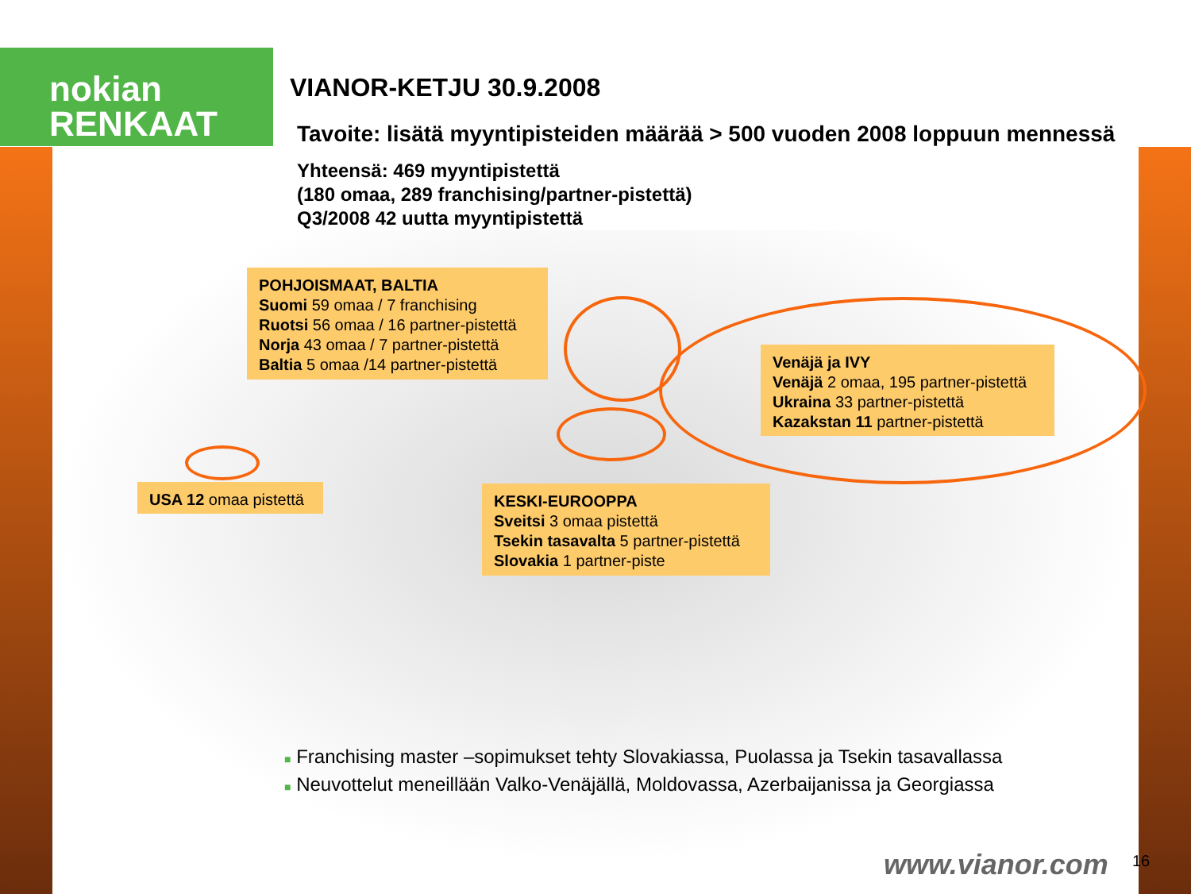nokian
RENKAAT
VIANOR-KETJU 30.9.2008
Tavoite: lisätä myyntipisteiden määrää > 500 vuoden 2008 loppuun mennessä
Yhteensä: 469 myyntipistettä
(180 omaa, 289 franchising/partner-pistettä)
Q3/2008 42 uutta myyntipistettä
POHJOISMAAT, BALTIA
Suomi 59 omaa / 7 franchising
Ruotsi 56 omaa / 16 partner-pistettä
Norja 43 omaa / 7 partner-pistettä
Baltia 5 omaa /14 partner-pistettä
Venäjä ja IVY
Venäjä 2 omaa, 195 partner-pistettä
Ukraina 33 partner-pistettä
Kazakstan 11 partner-pistettä
USA 12 omaa pistettä
KESKI-EUROOPPA
Sveitsi 3 omaa pistettä
Tsekin tasavalta 5 partner-pistettä
Slovakia 1 partner-piste
■ Franchising master –sopimukset tehty Slovakiassa, Puolassa ja Tsekin tasavallassa
■ Neuvottelut meneillään Valko-Venäjällä, Moldovassa, Azerbaijanissa ja Georgiassa
www.vianor.com 16